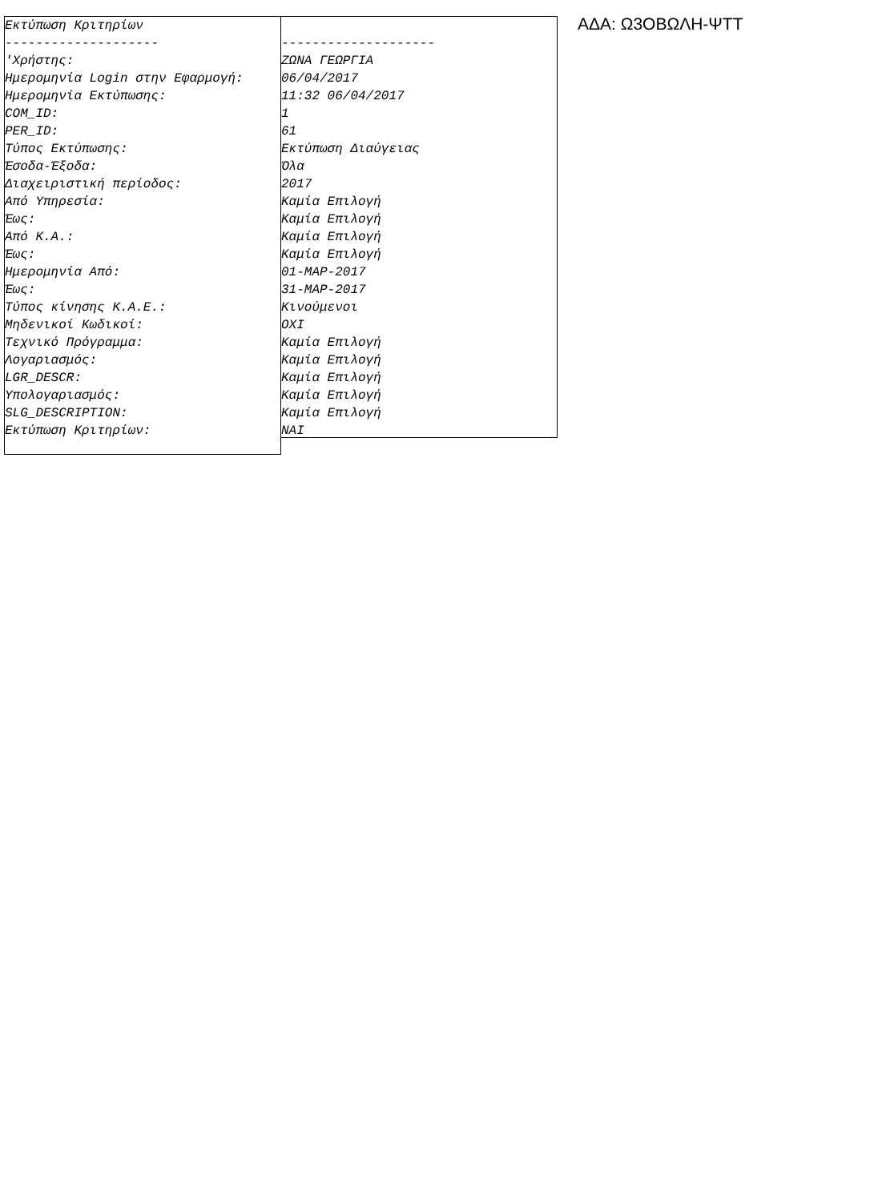Εκτύπωση Κριτηρίων -------------------- 'Χρήστης: Ημερομηνία Login στην Εφαρμογή: Ημερομηνία Εκτύπωσης: COM_ID: PER_ID: Τύπος Εκτύπωσης: Έσοδα-Έξοδα: Διαχειριστική περίοδος: Από Υπηρεσία: Έως: Από Κ.Α.: Έως: Ημερομηνία Από: Έως: Τύπος κίνησης Κ.Α.Ε.: Μηδενικοί Κωδικοί: Τεχνικό Πρόγραμμα: Λογαριασμός: LGR_DESCR: Υπολογαριασμός: SLG_DESCRIPTION: Εκτύπωση Κριτηρίων:
-------------------- ΖΩΝΑ ΓΕΩΡΓΙΑ 06/04/2017 11:32 06/04/2017 1 61 Εκτύπωση Διαύγειας Όλα 2017 Καμία Επιλογή Καμία Επιλογή Καμία Επιλογή Καμία Επιλογή 01-MAP-2017 31-MAP-2017 Κινούμενοι OXI Καμία Επιλογή Καμία Επιλογή Καμία Επιλογή Καμία Επιλογή Καμία Επιλογή NAI
ΑΔΑ: Ω3ΟΒΩΛΗ-ΨΤΤ